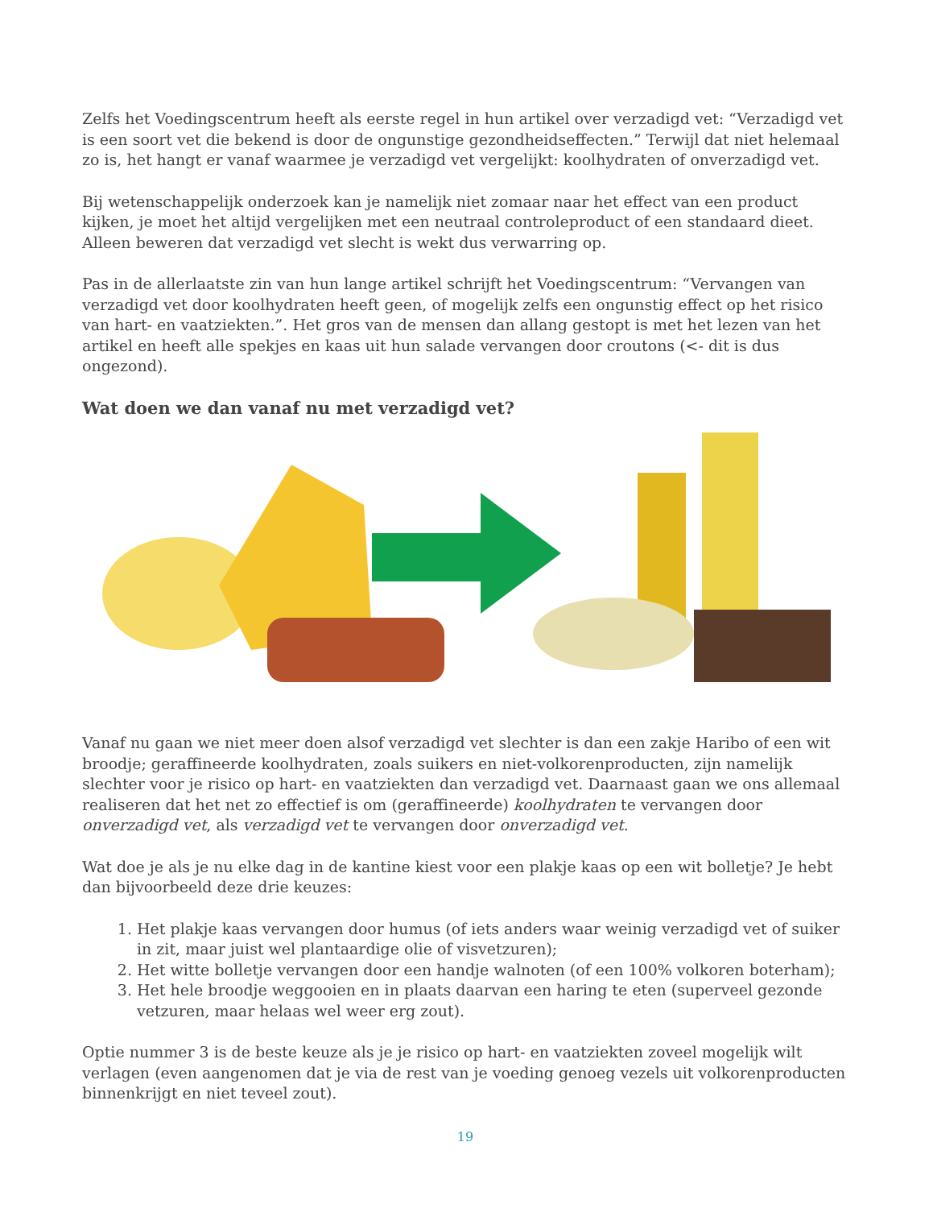Zelfs het Voedingscentrum heeft als eerste regel in hun artikel over verzadigd vet: “Verzadigd vet is een soort vet die bekend is door de ongunstige gezondheidseffecten.” Terwijl dat niet helemaal zo is, het hangt er vanaf waarmee je verzadigd vet vergelijkt: koolhydraten of onverzadigd vet.
Bij wetenschappelijk onderzoek kan je namelijk niet zomaar naar het effect van een product kijken, je moet het altijd vergelijken met een neutraal controleproduct of een standaard dieet. Alleen beweren dat verzadigd vet slecht is wekt dus verwarring op.
Pas in de allerlaatste zin van hun lange artikel schrijft het Voedingscentrum: “Vervangen van verzadigd vet door koolhydraten heeft geen, of mogelijk zelfs een ongunstig effect op het risico van hart- en vaatziekten.”. Het gros van de mensen dan allang gestopt is met het lezen van het artikel en heeft alle spekjes en kaas uit hun salade vervangen door croutons (<- dit is dus ongezond).
Wat doen we dan vanaf nu met verzadigd vet?
Vanaf nu gaan we niet meer doen alsof verzadigd vet slechter is dan een zakje Haribo of een wit broodje; geraffineerde koolhydraten, zoals suikers en niet-volkorenproducten, zijn namelijk slechter voor je risico op hart- en vaatziekten dan verzadigd vet. Daarnaast gaan we ons allemaal realiseren dat het net zo effectief is om (geraffineerde) koolhydraten te vervangen door onverzadigd vet, als verzadigd vet te vervangen door onverzadigd vet.
Wat doe je als je nu elke dag in de kantine kiest voor een plakje kaas op een wit bolletje? Je hebt dan bijvoorbeeld deze drie keuzes:
1. Het plakje kaas vervangen door humus (of iets anders waar weinig verzadigd vet of suiker in zit, maar juist wel plantaardige olie of visvetzuren);
2. Het witte bolletje vervangen door een handje walnoten (of een 100% volkoren boterham);
3. Het hele broodje weggooien en in plaats daarvan een haring te eten (superveel gezonde vetzuren, maar helaas wel weer erg zout).
Optie nummer 3 is de beste keuze als je je risico op hart- en vaatziekten zoveel mogelijk wilt verlagen (even aangenomen dat je via de rest van je voeding genoeg vezels uit volkorenproducten binnenkrijgt en niet teveel zout).
19